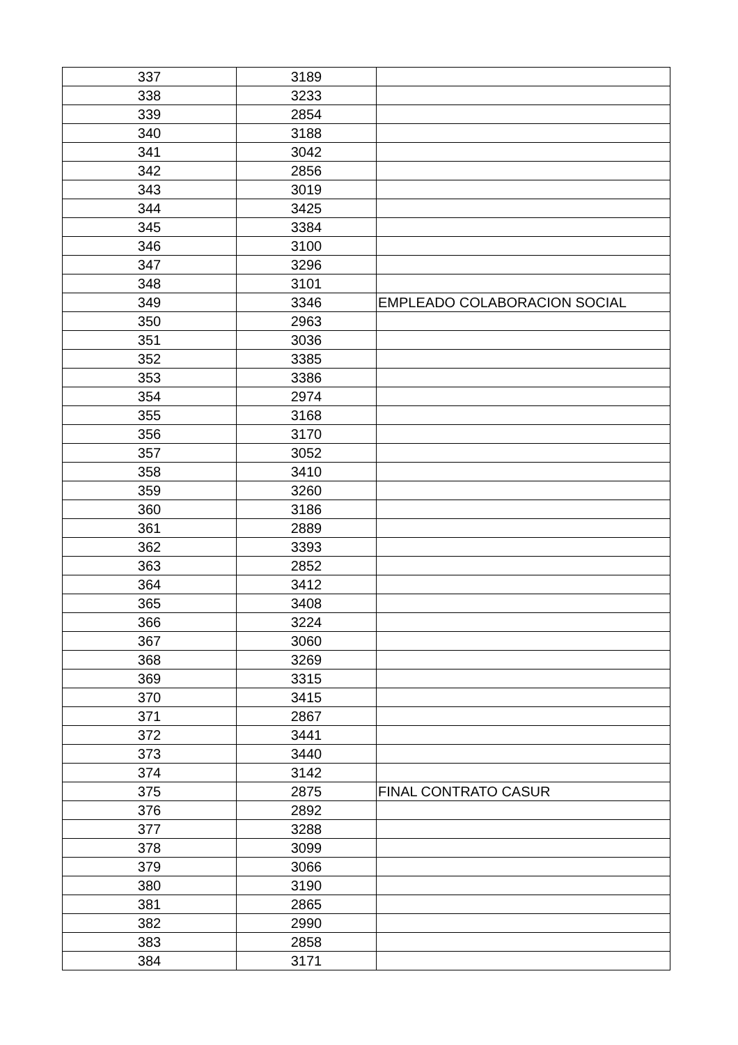| 337 | 3189 | |
| 338 | 3233 | |
| 339 | 2854 | |
| 340 | 3188 | |
| 341 | 3042 | |
| 342 | 2856 | |
| 343 | 3019 | |
| 344 | 3425 | |
| 345 | 3384 | |
| 346 | 3100 | |
| 347 | 3296 | |
| 348 | 3101 | |
| 349 | 3346 | EMPLEADO COLABORACION SOCIAL |
| 350 | 2963 | |
| 351 | 3036 | |
| 352 | 3385 | |
| 353 | 3386 | |
| 354 | 2974 | |
| 355 | 3168 | |
| 356 | 3170 | |
| 357 | 3052 | |
| 358 | 3410 | |
| 359 | 3260 | |
| 360 | 3186 | |
| 361 | 2889 | |
| 362 | 3393 | |
| 363 | 2852 | |
| 364 | 3412 | |
| 365 | 3408 | |
| 366 | 3224 | |
| 367 | 3060 | |
| 368 | 3269 | |
| 369 | 3315 | |
| 370 | 3415 | |
| 371 | 2867 | |
| 372 | 3441 | |
| 373 | 3440 | |
| 374 | 3142 | |
| 375 | 2875 | FINAL CONTRATO CASUR |
| 376 | 2892 | |
| 377 | 3288 | |
| 378 | 3099 | |
| 379 | 3066 | |
| 380 | 3190 | |
| 381 | 2865 | |
| 382 | 2990 | |
| 383 | 2858 | |
| 384 | 3171 | |